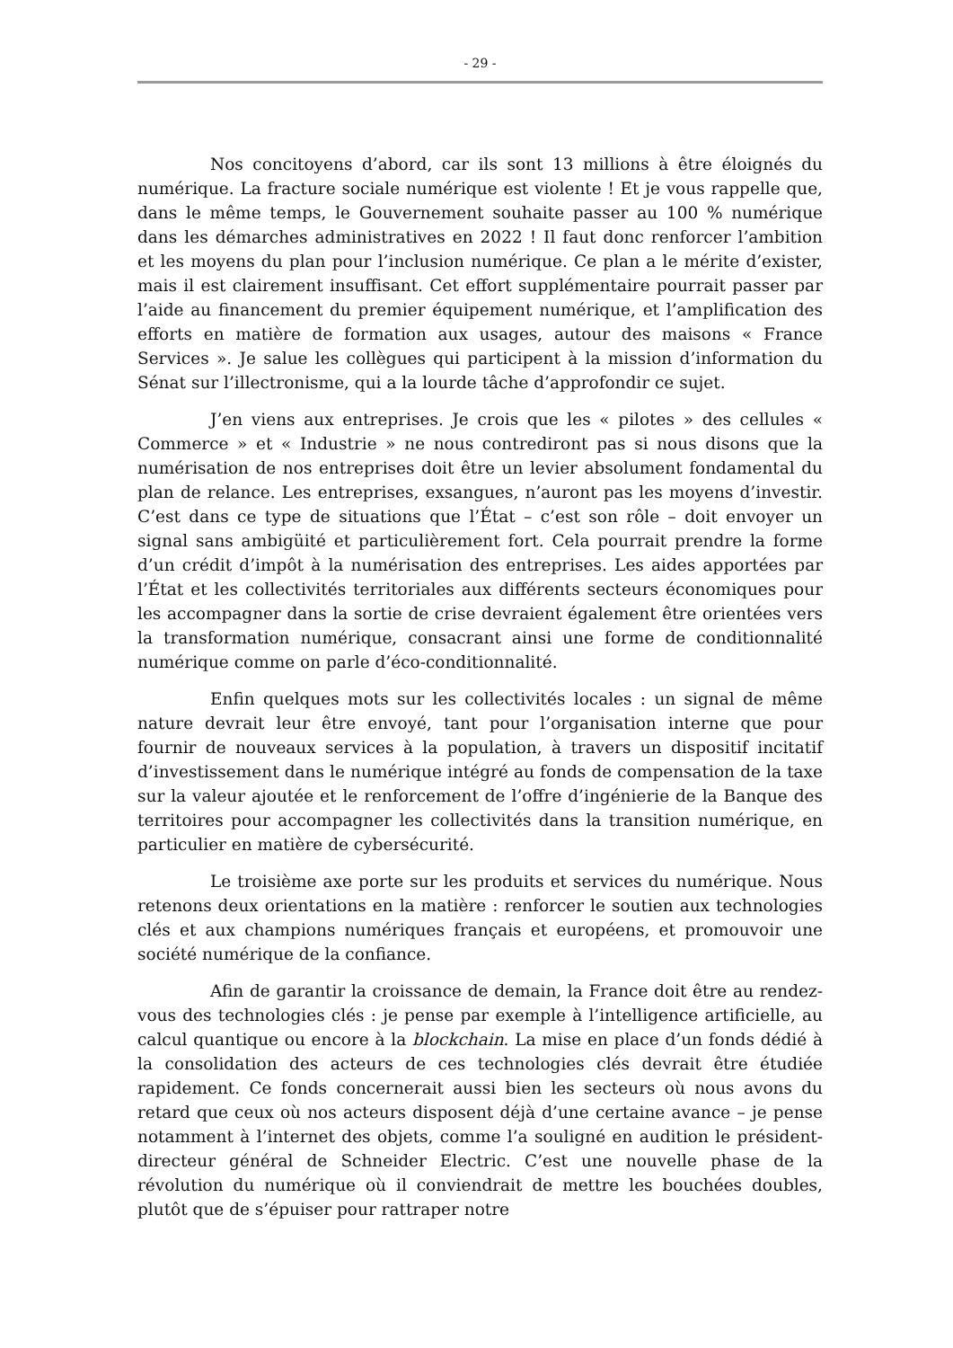- 29 -
Nos concitoyens d’abord, car ils sont 13 millions à être éloignés du numérique. La fracture sociale numérique est violente ! Et je vous rappelle que, dans le même temps, le Gouvernement souhaite passer au 100 % numérique dans les démarches administratives en 2022 ! Il faut donc renforcer l’ambition et les moyens du plan pour l’inclusion numérique. Ce plan a le mérite d’exister, mais il est clairement insuffisant. Cet effort supplémentaire pourrait passer par l’aide au financement du premier équipement numérique, et l’amplification des efforts en matière de formation aux usages, autour des maisons « France Services ». Je salue les collègues qui participent à la mission d’information du Sénat sur l’illectronisme, qui a la lourde tâche d’approfondir ce sujet.
J’en viens aux entreprises. Je crois que les « pilotes » des cellules « Commerce » et « Industrie » ne nous contrediront pas si nous disons que la numérisation de nos entreprises doit être un levier absolument fondamental du plan de relance. Les entreprises, exsangues, n’auront pas les moyens d’investir. C’est dans ce type de situations que l’État – c’est son rôle – doit envoyer un signal sans ambigüité et particulièrement fort. Cela pourrait prendre la forme d’un crédit d’impôt à la numérisation des entreprises. Les aides apportées par l’État et les collectivités territoriales aux différents secteurs économiques pour les accompagner dans la sortie de crise devraient également être orientées vers la transformation numérique, consacrant ainsi une forme de conditionnalité numérique comme on parle d’éco-conditionnalité.
Enfin quelques mots sur les collectivités locales : un signal de même nature devrait leur être envoyé, tant pour l’organisation interne que pour fournir de nouveaux services à la population, à travers un dispositif incitatif d’investissement dans le numérique intégré au fonds de compensation de la taxe sur la valeur ajoutée et le renforcement de l’offre d’ingénierie de la Banque des territoires pour accompagner les collectivités dans la transition numérique, en particulier en matière de cybersécurité.
Le troisième axe porte sur les produits et services du numérique. Nous retenons deux orientations en la matière : renforcer le soutien aux technologies clés et aux champions numériques français et européens, et promouvoir une société numérique de la confiance.
Afin de garantir la croissance de demain, la France doit être au rendez-vous des technologies clés : je pense par exemple à l’intelligence artificielle, au calcul quantique ou encore à la blockchain. La mise en place d’un fonds dédié à la consolidation des acteurs de ces technologies clés devrait être étudiée rapidement. Ce fonds concernerait aussi bien les secteurs où nous avons du retard que ceux où nos acteurs disposent déjà d’une certaine avance – je pense notamment à l’internet des objets, comme l’a souligné en audition le président-directeur général de Schneider Electric. C’est une nouvelle phase de la révolution du numérique où il conviendrait de mettre les bouchées doubles, plutôt que de s’épuiser pour rattraper notre